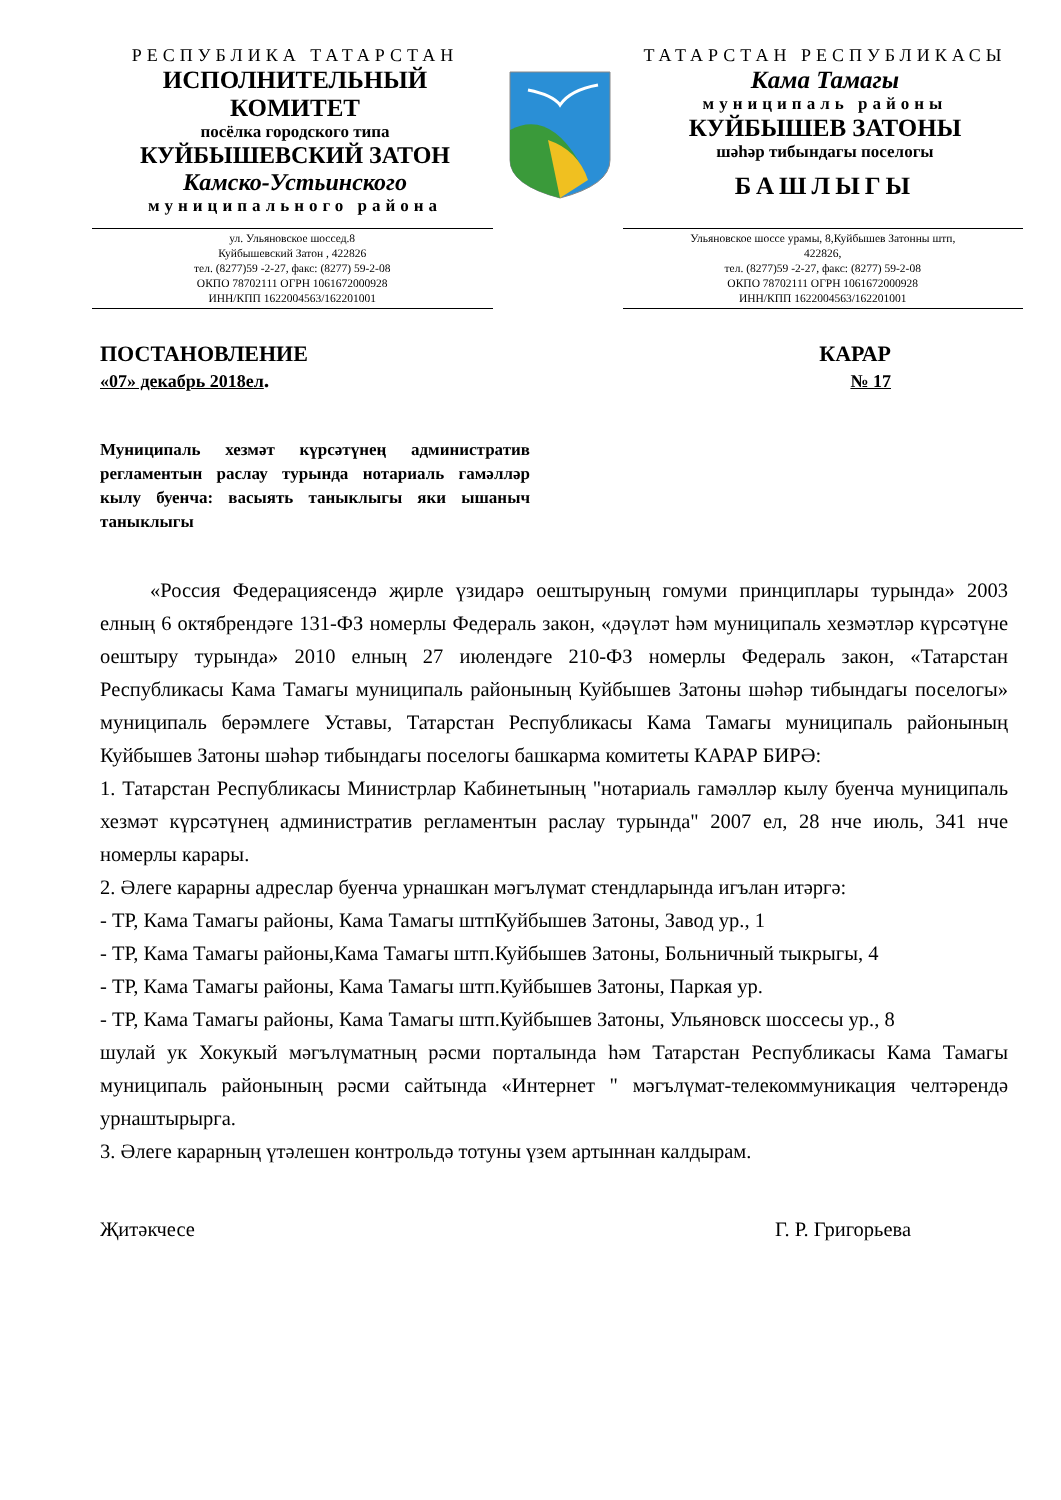РЕСПУБЛИКА ТАТАРСТАН
ИСПОЛНИТЕЛЬНЫЙ
КОМИТЕТ
посёлка городского типа
КУЙБЫШЕВСКИЙ ЗАТОН
Камско-Устьинского
муниципального района
ТАТАРСТАН РЕСПУБЛИКАСЫ
Кама Тамагы
муниципаль районы
КУЙБЫШЕВ ЗАТОНЫ
шәһәр тибындагы поселогы
БАШЛЫГЫ
ул. Ульяновское шоссед.8
Куйбышевский Затон , 422826
тел. (8277)59 -2-27, факс: (8277) 59-2-08
ОКПО 78702111 ОГРН 1061672000928
ИНН/КПП 1622004563/162201001
Ульяновское шоссе урамы, 8,Куйбышев Затонны штп,
422826,
тел. (8277)59 -2-27, факс: (8277) 59-2-08
ОКПО 78702111 ОГРН 1061672000928
ИНН/КПП 1622004563/162201001
ПОСТАНОВЛЕНИЕ
«07» декабрь 2018ел.
КАРАР
№ 17
Муниципаль хезмәт күрсәтүнең административ регламентын раслау турында нотариаль гамәлләр кылу буенча: васыять таныклыгы яки ышаныч таныклыгы
«Россия Федерациясендә җирле үзидарә оештыруның гомуми принциплары турында» 2003 елның 6 октябрендәге 131-ФЗ номерлы Федераль закон, «дәүләт һәм муниципаль хезмәтләр күрсәтүне оештыру турында» 2010 елның 27 июлендәге 210-ФЗ номерлы Федераль закон, «Татарстан Республикасы Кама Тамагы муниципаль районының Куйбышев Затоны шәһәр тибындагы поселогы» муниципаль берәмлеге Уставы, Татарстан Республикасы Кама Тамагы муниципаль районының Куйбышев Затоны шәһәр тибындагы поселогы башкарма комитеты КАРАР БИРӘ:
1. Татарстан Республикасы Министрлар Кабинетының "нотариаль гамәлләр кылу буенча муниципаль хезмәт күрсәтүнең административ регламентын раслау турында" 2007 ел, 28 нче июль, 341 нче номерлы карары.
2. Әлеге карарны адреслар буенча урнашкан мәгълүмат стендларында игълан итәргә:
- ТР, Кама Тамагы районы, Кама Тамагы штпКуйбышев Затоны, Завод ур., 1
- ТР, Кама Тамагы районы,Кама Тамагы штп.Куйбышев Затоны, Больничный тыкрыгы, 4
- ТР, Кама Тамагы районы, Кама Тамагы штп.Куйбышев Затоны, Паркая ур.
- ТР, Кама Тамагы районы, Кама Тамагы штп.Куйбышев Затоны, Ульяновск шоссесы ур., 8
шулай ук Хокукый мәгълүматның рәсми порталында һәм Татарстан Республикасы Кама Тамагы муниципаль районының рәсми сайтында «Интернет " мәгълүмат-телекоммуникация челтәрендә урнаштырырга.
3. Әлеге карарның үтәлешен контрольдә тотуны үзем артыннан калдырам.
Җитәкчесе Г. Р. Григорьева